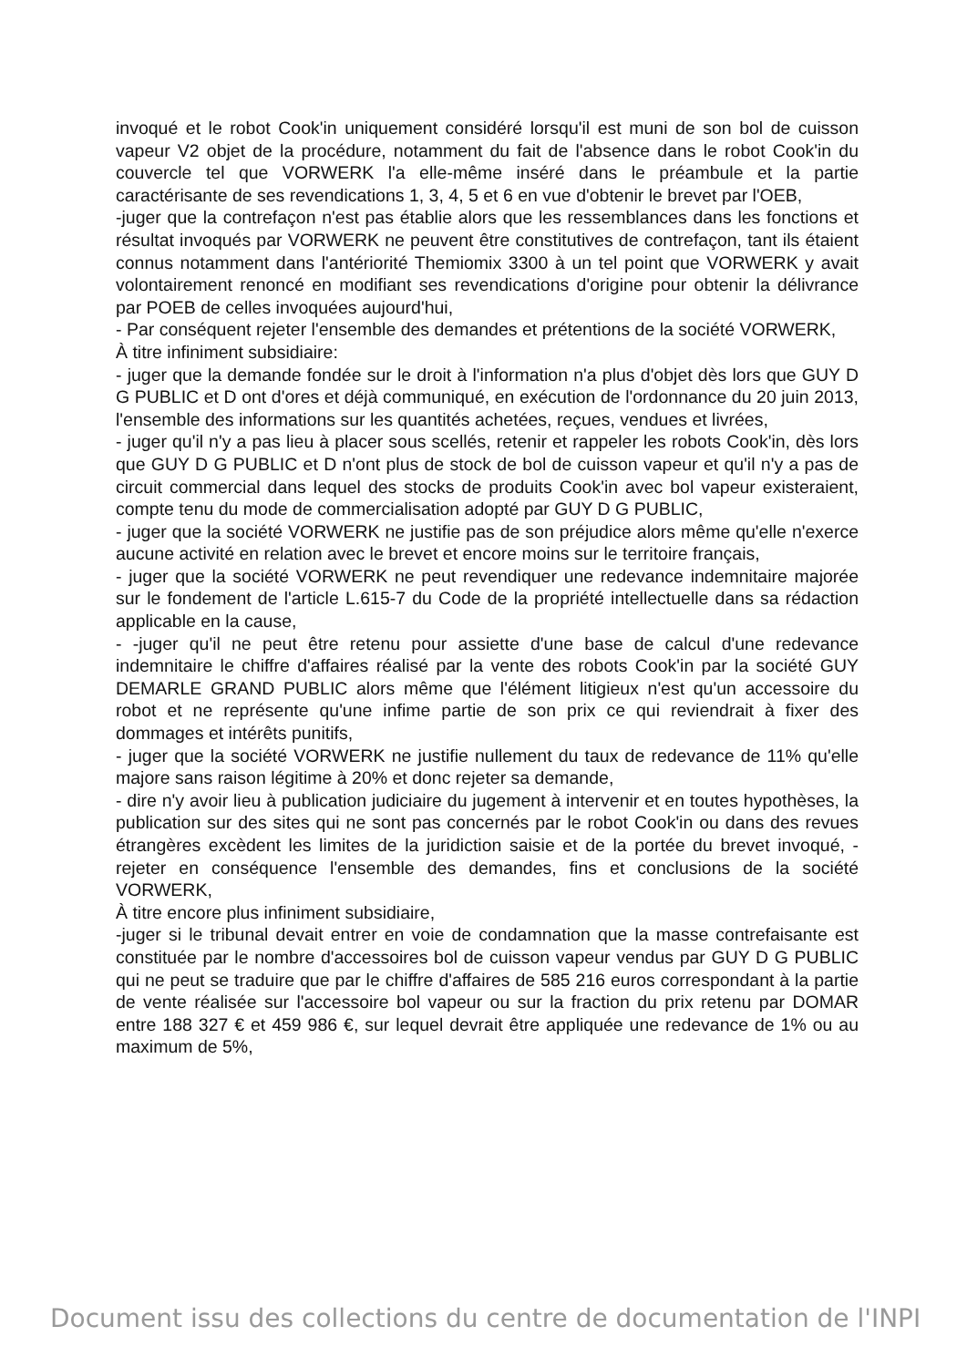invoqué et le robot Cook'in uniquement considéré lorsqu'il est muni de son bol de cuisson vapeur V2 objet de la procédure, notamment du fait de l'absence dans le robot Cook'in du couvercle tel que VORWERK l'a elle-même inséré dans le préambule et la partie caractérisante de ses revendications 1, 3, 4, 5 et 6 en vue d'obtenir le brevet par l'OEB,
-juger que la contrefaçon n'est pas établie alors que les ressemblances dans les fonctions et résultat invoqués par VORWERK ne peuvent être constitutives de contrefaçon, tant ils étaient connus notamment dans l'antériorité Themiomix 3300 à un tel point que VORWERK y avait volontairement renoncé en modifiant ses revendications d'origine pour obtenir la délivrance par POEB de celles invoquées aujourd'hui,
- Par conséquent rejeter l'ensemble des demandes et prétentions de la société VORWERK,
À titre infiniment subsidiaire:
- juger que la demande fondée sur le droit à l'information n'a plus d'objet dès lors que GUY D G PUBLIC et D ont d'ores et déjà communiqué, en exécution de l'ordonnance du 20 juin 2013, l'ensemble des informations sur les quantités achetées, reçues, vendues et livrées,
- juger qu'il n'y a pas lieu à placer sous scellés, retenir et rappeler les robots Cook'in, dès lors que GUY D G PUBLIC et D n'ont plus de stock de bol de cuisson vapeur et qu'il n'y a pas de circuit commercial dans lequel des stocks de produits Cook'in avec bol vapeur existeraient, compte tenu du mode de commercialisation adopté par GUY D G PUBLIC,
- juger que la société VORWERK ne justifie pas de son préjudice alors même qu'elle n'exerce aucune activité en relation avec le brevet et encore moins sur le territoire français,
- juger que la société VORWERK ne peut revendiquer une redevance indemnitaire majorée sur le fondement de l'article L.615-7 du Code de la propriété intellectuelle dans sa rédaction applicable en la cause,
- -juger qu'il ne peut être retenu pour assiette d'une base de calcul d'une redevance indemnitaire le chiffre d'affaires réalisé par la vente des robots Cook'in par la société GUY DEMARLE GRAND PUBLIC alors même que l'élément litigieux n'est qu'un accessoire du robot et ne représente qu'une infime partie de son prix ce qui reviendrait à fixer des dommages et intérêts punitifs,
- juger que la société VORWERK ne justifie nullement du taux de redevance de 11% qu'elle majore sans raison légitime à 20% et donc rejeter sa demande,
- dire n'y avoir lieu à publication judiciaire du jugement à intervenir et en toutes hypothèses, la publication sur des sites qui ne sont pas concernés par le robot Cook'in ou dans des revues étrangères excèdent les limites de la juridiction saisie et de la portée du brevet invoqué, -rejeter en conséquence l'ensemble des demandes, fins et conclusions de la société VORWERK,
À titre encore plus infiniment subsidiaire,
-juger si le tribunal devait entrer en voie de condamnation que la masse contrefaisante est constituée par le nombre d'accessoires bol de cuisson vapeur vendus par GUY D G PUBLIC qui ne peut se traduire que par le chiffre d'affaires de 585 216 euros correspondant à la partie de vente réalisée sur l'accessoire bol vapeur ou sur la fraction du prix retenu par DOMAR entre 188 327 € et 459 986 €, sur lequel devrait être appliquée une redevance de 1% ou au maximum de 5%,
Document issu des collections du centre de documentation de l'INPI